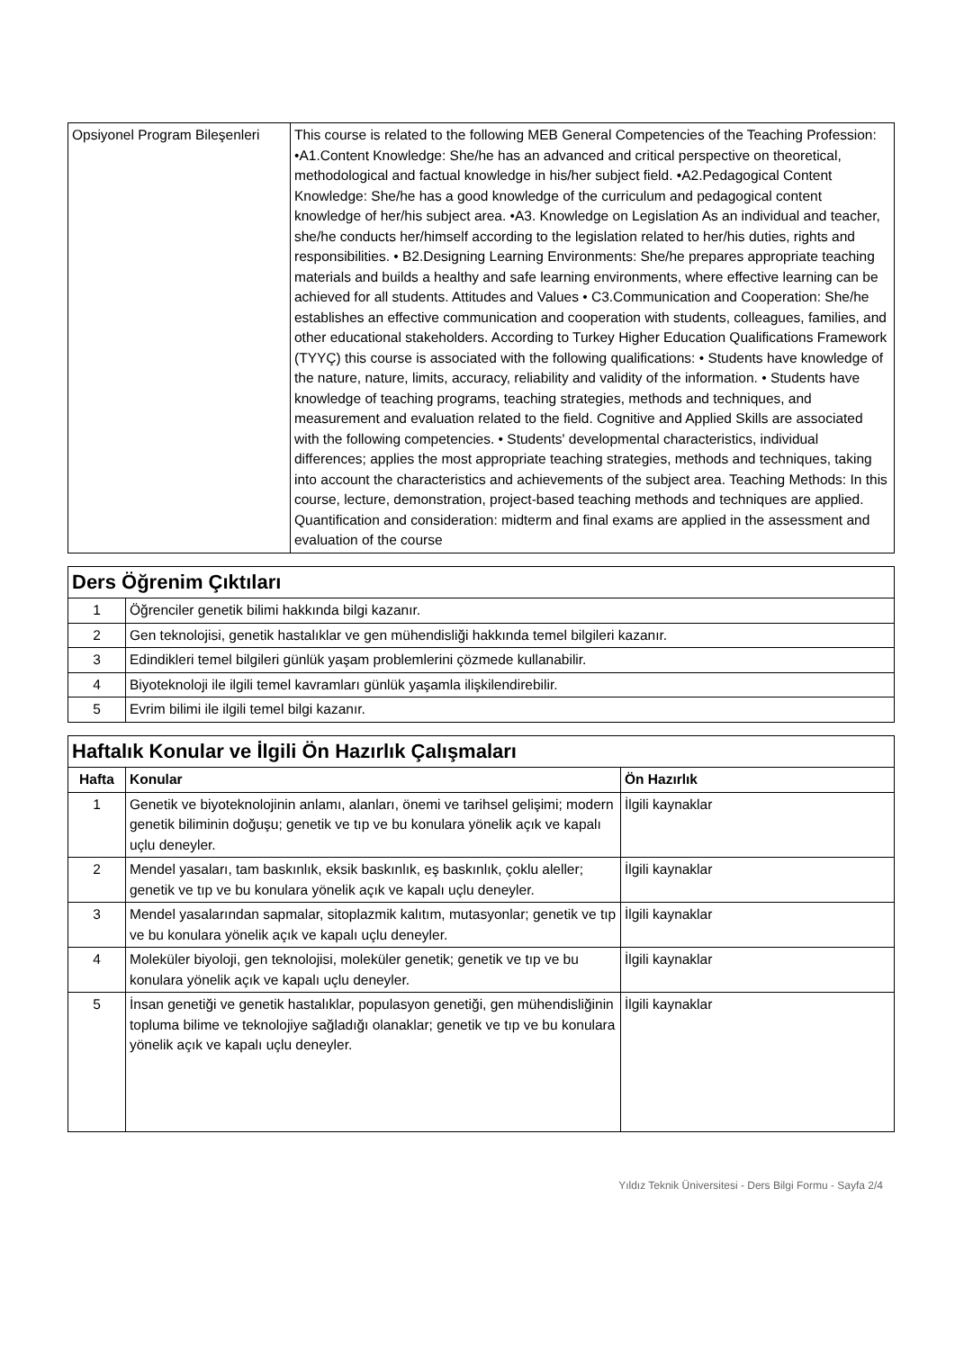| Opsiyonel Program Bileşenleri | This course is related to the following MEB General Competencies of the Teaching Profession: •A1.Content Knowledge: She/he has an advanced and critical perspective on theoretical, methodological and factual knowledge in his/her subject field. •A2.Pedagogical Content Knowledge: She/he has a good knowledge of the curriculum and pedagogical content knowledge of her/his subject area. •A3. Knowledge on Legislation As an individual and teacher, she/he conducts her/himself according to the legislation related to her/his duties, rights and responsibilities. • B2.Designing Learning Environments: She/he prepares appropriate teaching materials and builds a healthy and safe learning environments, where effective learning can be achieved for all students. Attitudes and Values • C3.Communication and Cooperation: She/he establishes an effective communication and cooperation with students, colleagues, families, and other educational stakeholders. According to Turkey Higher Education Qualifications Framework (TYYÇ) this course is associated with the following qualifications: • Students have knowledge of the nature, nature, limits, accuracy, reliability and validity of the information. • Students have knowledge of teaching programs, teaching strategies, methods and techniques, and measurement and evaluation related to the field. Cognitive and Applied Skills are associated with the following competencies. • Students' developmental characteristics, individual differences; applies the most appropriate teaching strategies, methods and techniques, taking into account the characteristics and achievements of the subject area. Teaching Methods: In this course, lecture, demonstration, project-based teaching methods and techniques are applied. Quantification and consideration: midterm and final exams are applied in the assessment and evaluation of the course |
| Ders Öğrenim Çıktıları | |
| 1 | Öğrenciler genetik bilimi hakkında bilgi kazanır. |
| 2 | Gen teknolojisi, genetik hastalıklar ve gen mühendisliği hakkında temel bilgileri kazanır. |
| 3 | Edindikleri temel bilgileri günlük yaşam problemlerini çözmede kullanabilir. |
| 4 | Biyoteknoloji ile ilgili temel kavramları günlük yaşamla ilişkilendirebilir. |
| 5 | Evrim bilimi ile ilgili temel bilgi kazanır. |
| Haftalık Konular ve İlgili Ön Hazırlık Çalışmaları | | |
| Hafta | Konular | Ön Hazırlık |
| 1 | Genetik ve biyoteknolojinin anlamı, alanları, önemi ve tarihsel gelişimi; modern genetik biliminin doğuşu; genetik ve tıp ve bu konulara yönelik açık ve kapalı uçlu deneyler. | İlgili kaynaklar |
| 2 | Mendel yasaları, tam baskınlık, eksik baskınlık, eş baskınlık, çoklu aleller; genetik ve tıp ve bu konulara yönelik açık ve kapalı uçlu deneyler. | İlgili kaynaklar |
| 3 | Mendel yasalarından sapmalar, sitoplazmik kalıtım, mutasyonlar; genetik ve tıp ve bu konulara yönelik açık ve kapalı uçlu deneyler. | İlgili kaynaklar |
| 4 | Moleküler biyoloji, gen teknolojisi, moleküler genetik; genetik ve tıp ve bu konulara yönelik açık ve kapalı uçlu deneyler. | İlgili kaynaklar |
| 5 | İnsan genetiği ve genetik hastalıklar, populasyon genetiği, gen mühendisliğinin topluma bilime ve teknolojiye sağladığı olanaklar; genetik ve tıp ve bu konulara yönelik açık ve kapalı uçlu deneyler. | İlgili kaynaklar |
Yıldız Teknik Üniversitesi - Ders Bilgi Formu - Sayfa 2/4